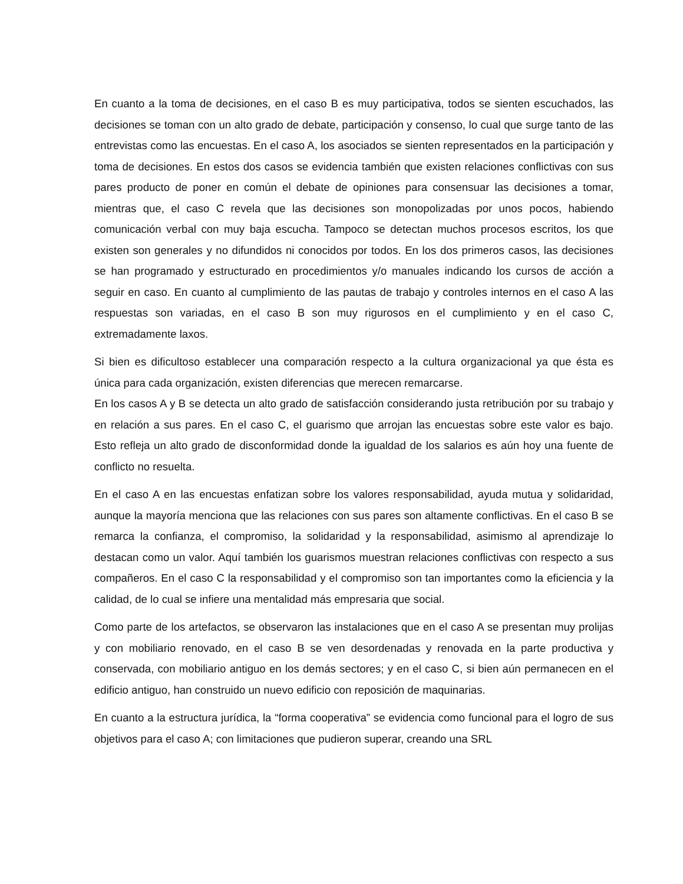En cuanto a la toma de decisiones, en el caso B es muy participativa, todos se sienten escuchados, las decisiones se toman con un alto grado de debate, participación y consenso, lo cual que surge tanto de las entrevistas como las encuestas. En el caso A, los asociados se sienten representados en la participación y toma de decisiones. En estos dos casos se evidencia también que existen relaciones conflictivas con sus pares producto de poner en común el debate de opiniones para consensuar las decisiones a tomar, mientras que, el caso C revela que las decisiones son monopolizadas por unos pocos, habiendo comunicación verbal con muy baja escucha. Tampoco se detectan muchos procesos escritos, los que existen son generales y no difundidos ni conocidos por todos. En los dos primeros casos, las decisiones se han programado y estructurado en procedimientos y/o manuales indicando los cursos de acción a seguir en caso. En cuanto al cumplimiento de las pautas de trabajo y controles internos en el caso A las respuestas son variadas, en el caso B son muy rigurosos en el cumplimiento y en el caso C, extremadamente laxos.
Si bien es dificultoso establecer una comparación respecto a la cultura organizacional ya que ésta es única para cada organización, existen diferencias que merecen remarcarse.
En los casos A y B se detecta un alto grado de satisfacción considerando justa retribución por su trabajo y en relación a sus pares. En el caso C, el guarismo que arrojan las encuestas sobre este valor es bajo. Esto refleja un alto grado de disconformidad donde la igualdad de los salarios es aún hoy una fuente de conflicto no resuelta.
En el caso A en las encuestas enfatizan sobre los valores responsabilidad, ayuda mutua y solidaridad, aunque la mayoría menciona que las relaciones con sus pares son altamente conflictivas. En el caso B se remarca la confianza, el compromiso, la solidaridad y la responsabilidad, asimismo al aprendizaje lo destacan como un valor. Aquí también los guarismos muestran relaciones conflictivas con respecto a sus compañeros. En el caso C la responsabilidad y el compromiso son tan importantes como la eficiencia y la calidad, de lo cual se infiere una mentalidad más empresaria que social.
Como parte de los artefactos, se observaron las instalaciones que en el caso A se presentan muy prolijas y con mobiliario renovado, en el caso B se ven desordenadas y renovada en la parte productiva y conservada, con mobiliario antiguo en los demás sectores; y en el caso C, si bien aún permanecen en el edificio antiguo, han construido un nuevo edificio con reposición de maquinarias.
En cuanto a la estructura jurídica, la “forma cooperativa” se evidencia como funcional para el logro de sus objetivos para el caso A; con limitaciones que pudieron superar, creando una SRL